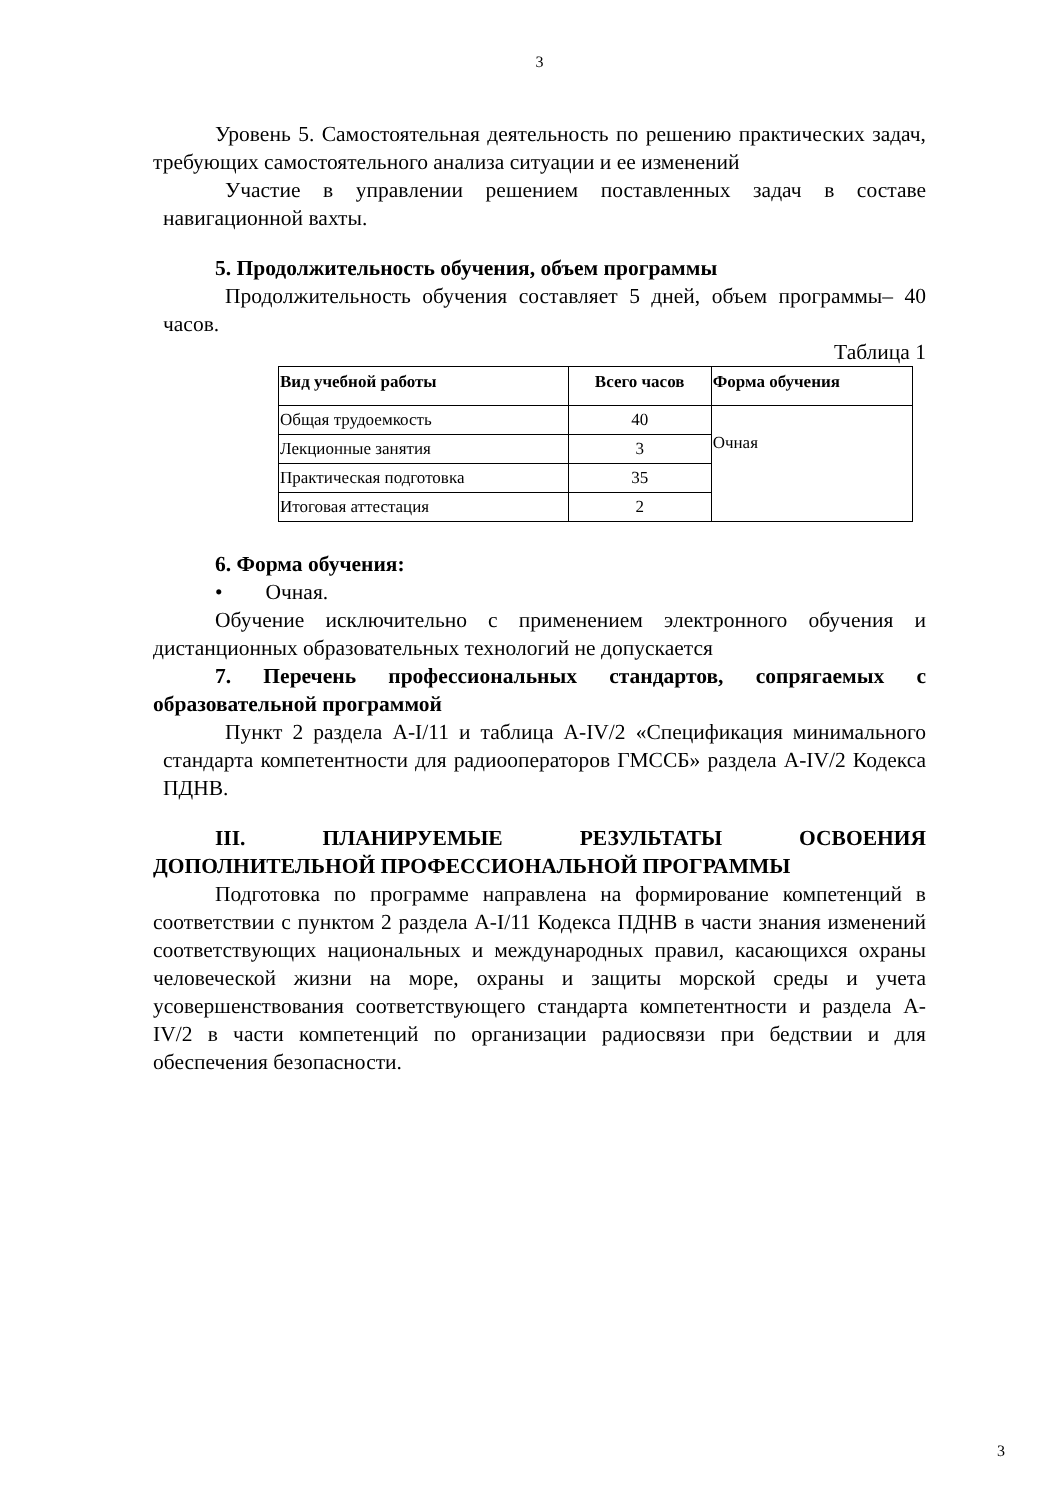3
Уровень 5. Самостоятельная деятельность по решению практических задач, требующих самостоятельного анализа ситуации и ее изменений
Участие в управлении решением поставленных задач в составе навигационной вахты.
5. Продолжительность обучения, объем программы
Продолжительность обучения составляет 5 дней, объем программы– 40 часов.
Таблица 1
| Вид учебной работы | Всего часов | Форма обучения |
| --- | --- | --- |
| Общая трудоемкость | 40 | Очная |
| Лекционные занятия | 3 | |
| Практическая подготовка | 35 | |
| Итоговая аттестация | 2 | |
6. Форма обучения:
• Очная.
Обучение исключительно с применением электронного обучения и дистанционных образовательных технологий не допускается
7. Перечень профессиональных стандартов, сопрягаемых с образовательной программой
Пункт 2 раздела A-I/11 и таблица A-IV/2 «Спецификация минимального стандарта компетентности для радиооператоров ГМССБ» раздела A-IV/2 Кодекса ПДНВ.
III. ПЛАНИРУЕМЫЕ РЕЗУЛЬТАТЫ ОСВОЕНИЯ ДОПОЛНИТЕЛЬНОЙ ПРОФЕССИОНАЛЬНОЙ ПРОГРАММЫ
Подготовка по программе направлена на формирование компетенций в соответствии с пунктом 2 раздела A-I/11 Кодекса ПДНВ в части знания изменений соответствующих национальных и международных правил, касающихся охраны человеческой жизни на море, охраны и защиты морской среды и учета усовершенствования соответствующего стандарта компетентности и раздела A-IV/2 в части компетенций по организации радиосвязи при бедствии и для обеспечения безопасности.
3